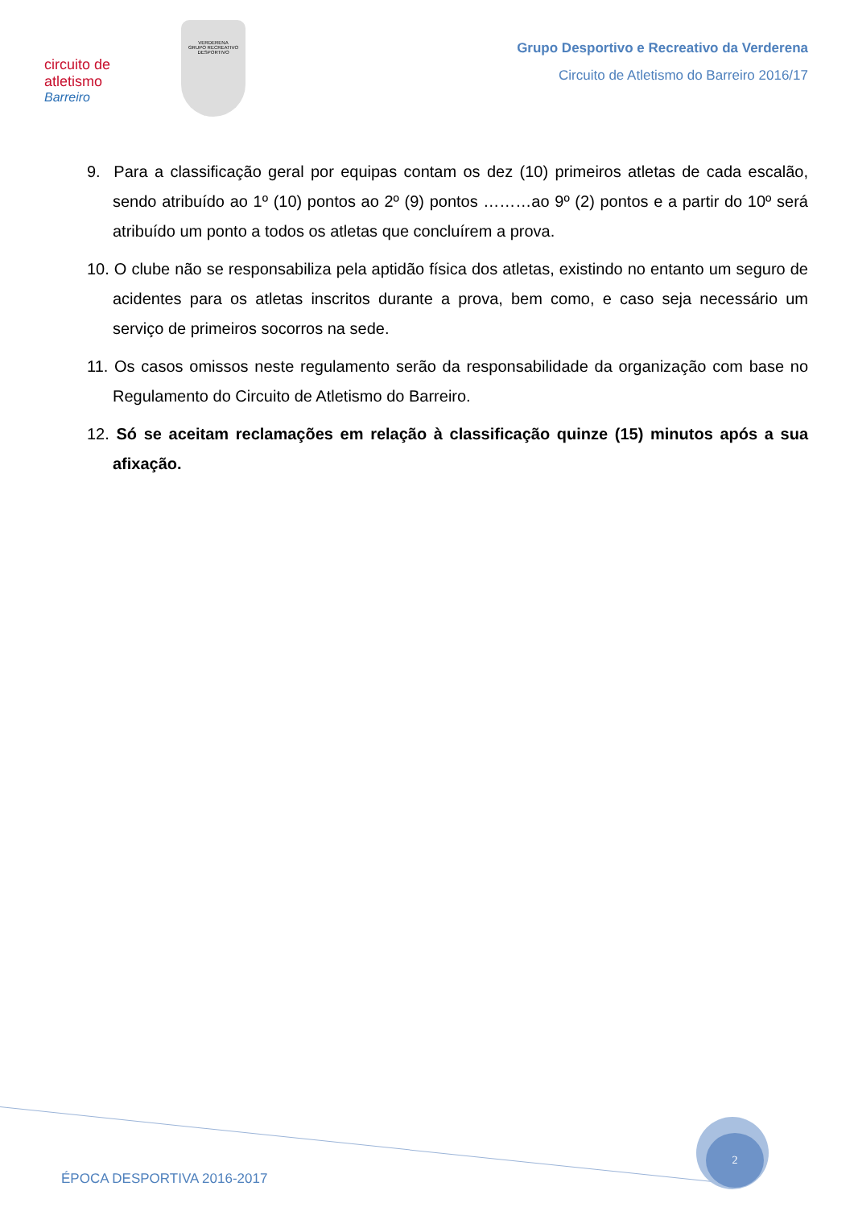circuito de atletismo
Barreiro
VERDERENA
GRUPO RECREATIVO
DESPORTIVO
Grupo Desportivo e Recreativo da Verderena
Circuito de Atletismo do Barreiro 2016/17
9. Para a classificação geral por equipas contam os dez (10) primeiros atletas de cada escalão, sendo atribuído ao 1º (10) pontos ao 2º (9) pontos ………ao 9º (2) pontos e a partir do 10º será atribuído um ponto a todos os atletas que concluírem a prova.
10. O clube não se responsabiliza pela aptidão física dos atletas, existindo no entanto um seguro de acidentes para os atletas inscritos durante a prova, bem como, e caso seja necessário um serviço de primeiros socorros na sede.
11. Os casos omissos neste regulamento serão da responsabilidade da organização com base no Regulamento do Circuito de Atletismo do Barreiro.
12. Só se aceitam reclamações em relação à classificação quinze (15) minutos após a sua afixação.
2
ÉPOCA DESPORTIVA 2016-2017